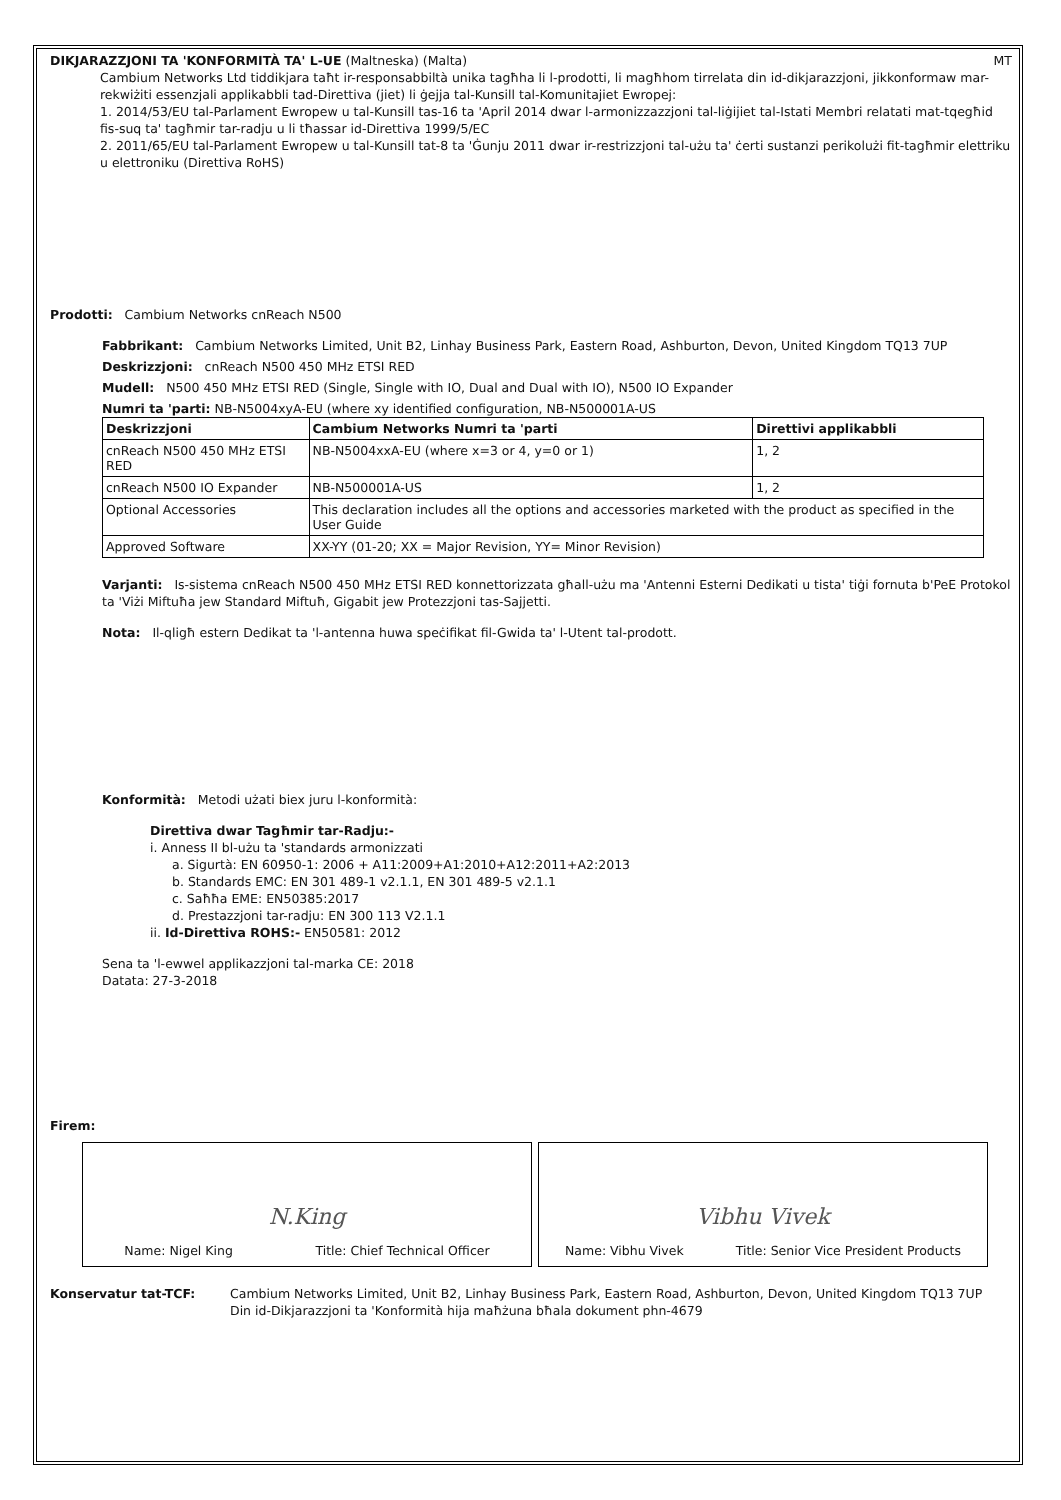DIKJARAZZJONI TA 'KONFORMITÀ TA' L-UE (Maltneska) (Malta) MT
Cambium Networks Ltd tiddikjara taħt ir-responsabbiltà unika tagħha li l-prodotti, li magħhom tirrelata din id-dikjarazzjoni, jikkonformaw mar-rekwiżiti essenzjali applikabbli tad-Direttiva (jiet) li ġejja tal-Kunsill tal-Komunitajiet Ewropej:
1. 2014/53/EU tal-Parlament Ewropew u tal-Kunsill tas-16 ta 'April 2014 dwar l-armonizzazzjoni tal-liġijiet tal-Istati Membri relatati mat-tqegħid fis-suq ta' tagħmir tar-radju u li tħassar id-Direttiva 1999/5/EC
2. 2011/65/EU tal-Parlament Ewropew u tal-Kunsill tat-8 ta 'Ġunju 2011 dwar ir-restrizzjoni tal-użu ta' ċerti sustanzi perikolużi fit-tagħmir elettriku u elettroniku (Direttiva RoHS)
Prodotti: Cambium Networks cnReach N500
Fabbrikant: Cambium Networks Limited, Unit B2, Linhay Business Park, Eastern Road, Ashburton, Devon, United Kingdom TQ13 7UP
Deskrizzjoni: cnReach N500 450 MHz ETSI RED
Mudell: N500 450 MHz ETSI RED (Single, Single with IO, Dual and Dual with IO), N500 IO Expander
Numri ta 'parti: NB-N5004xyA-EU (where xy identified configuration, NB-N500001A-US
| Deskrizzjoni | Cambium Networks Numri ta 'parti | Direttivi applikabbli |
| --- | --- | --- |
| cnReach N500 450 MHz ETSI RED | NB-N5004xxA-EU (where x=3 or 4, y=0 or 1) | 1, 2 |
| cnReach N500 IO Expander | NB-N500001A-US | 1, 2 |
| Optional Accessories | This declaration includes all the options and accessories marketed with the product as specified in the User Guide | |
| Approved Software | XX-YY (01-20; XX = Major Revision, YY= Minor Revision) | |
Varjanti: Is-sistema cnReach N500 450 MHz ETSI RED konnettorizzata għall-użu ma 'Antenni Esterni Dedikati u tista' tiġi fornuta b'PeE Protokol ta 'Viżi Miftuħa jew Standard Miftuħ, Gigabit jew Protezzjoni tas-Sajjetti.
Nota: Il-qligħ estern Dedikat ta 'l-antenna huwa speċifikat fil-Gwida ta' l-Utent tal-prodott.
Konformità: Metodi użati biex juru l-konformità:
Direttiva dwar Tagħmir tar-Radju:-
i. Anness II bl-użu ta 'standards armonizzati
a. Sigurtà: EN 60950-1: 2006 + A11:2009+A1:2010+A12:2011+A2:2013
b. Standards EMC: EN 301 489-1 v2.1.1, EN 301 489-5 v2.1.1
c. Saħħa EME: EN50385:2017
d. Prestazzjoni tar-radju: EN 300 113 V2.1.1
ii. Id-Direttiva ROHS:- EN50581: 2012
Sena ta 'l-ewwel applikazzjoni tal-marka CE: 2018
Datata: 27-3-2018
Firem:
N.King
Name: Nigel King Title: Chief Technical Officer
Vibhu Vivek
Name: Vibhu Vivek Title: Senior Vice President Products
Konservatur tat-TCF: Cambium Networks Limited, Unit B2, Linhay Business Park, Eastern Road, Ashburton, Devon, United Kingdom TQ13 7UP
Din id-Dikjarazzjoni ta 'Konformità hija maħżuna bħala dokument phn-4679